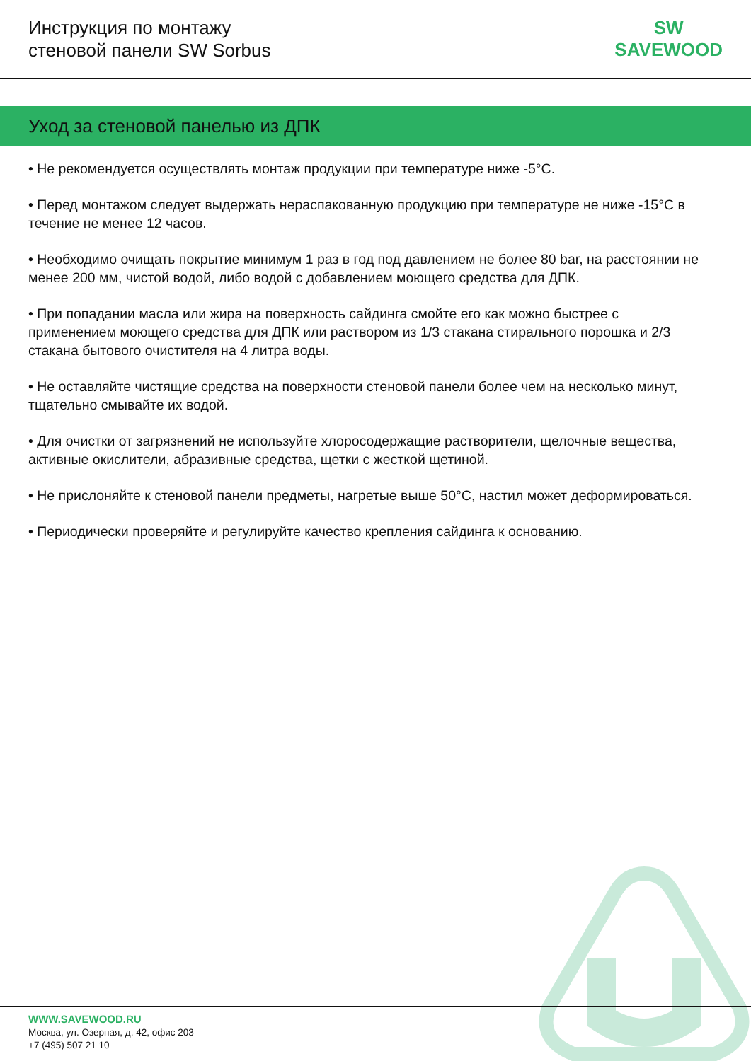Инструкция по монтажу
стеновой панели SW Sorbus
SW
SAVEWOOD
Уход за стеновой панелью из ДПК
• Не рекомендуется осуществлять монтаж продукции при температуре ниже -5°C.
• Перед монтажом следует выдержать нераспакованную продукцию при температуре не ниже -15°C в течение не менее 12 часов.
• Необходимо очищать покрытие минимум 1 раз в год под давлением не более 80 bar, на расстоянии не менее 200 мм, чистой водой, либо водой с добавлением моющего средства для ДПК.
• При попадании масла или жира на поверхность сайдинга смойте его как можно быстрее с применением моющего средства для ДПК или раствором из 1/3 стакана стирального порошка и 2/3 стакана бытового очистителя на 4 литра воды.
• Не оставляйте чистящие средства на поверхности стеновой панели более чем на несколько минут, тщательно смывайте их водой.
• Для очистки от загрязнений не используйте хлоросодержащие растворители, щелочные вещества, активные окислители, абразивные средства, щетки с жесткой щетиной.
• Не прислоняйте к стеновой панели предметы, нагретые выше 50°C, настил может деформироваться.
• Периодически проверяйте и регулируйте качество крепления сайдинга к основанию.
WWW.SAVEWOOD.RU
Москва, ул. Озерная, д. 42, офис 203
+7 (495) 507 21 10